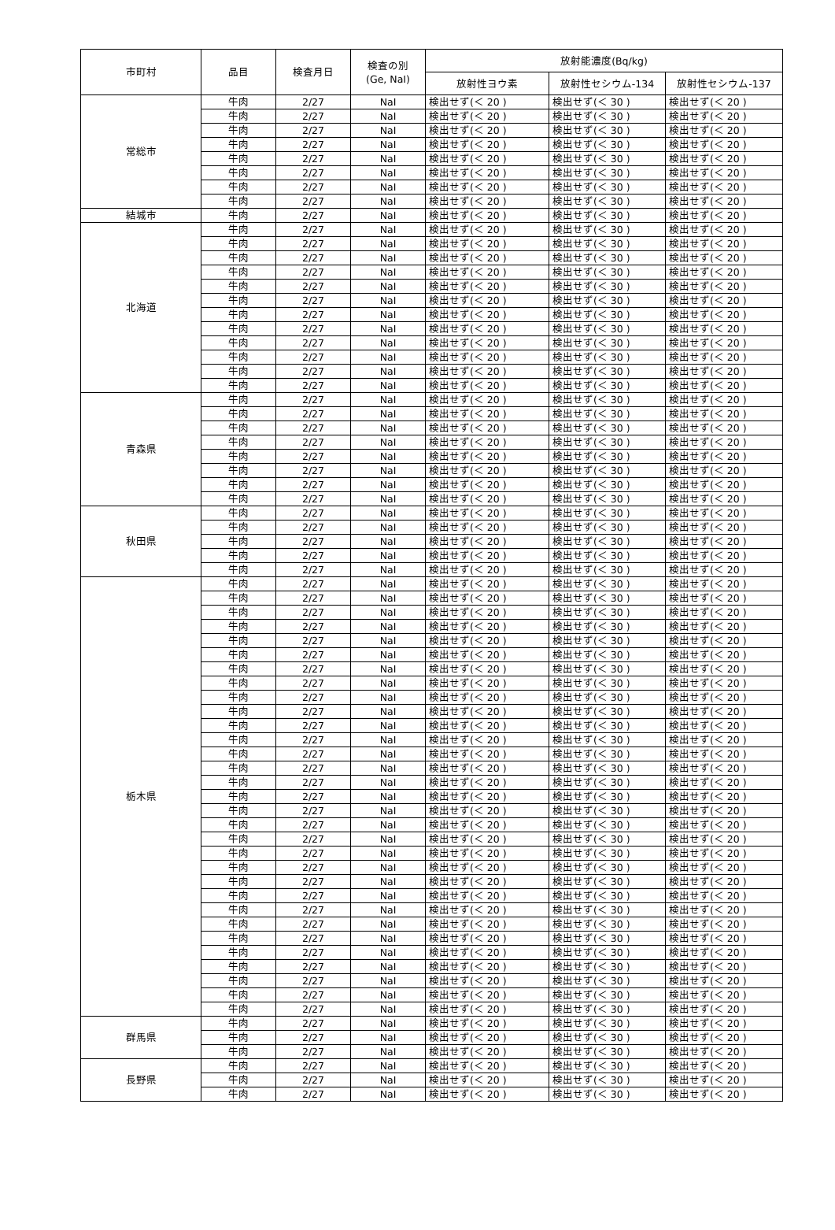| 市町村 | 品目 | 検査月日 | 検査の別 (Ge, NaI) | 放射能濃度(Bq/kg) | | |
| --- | --- | --- | --- | --- | --- | --- |
| | | | | 放射性ヨウ素 | 放射性セシウム-134 | 放射性セシウム-137 |
| 常総市 | 牛肉 | 2/27 | NaI | 検出せず(＜ 20 ) | 検出せず(＜ 30 ) | 検出せず(＜ 20 ) |
| | 牛肉 | 2/27 | NaI | 検出せず(＜ 20 ) | 検出せず(＜ 30 ) | 検出せず(＜ 20 ) |
| | 牛肉 | 2/27 | NaI | 検出せず(＜ 20 ) | 検出せず(＜ 30 ) | 検出せず(＜ 20 ) |
| | 牛肉 | 2/27 | NaI | 検出せず(＜ 20 ) | 検出せず(＜ 30 ) | 検出せず(＜ 20 ) |
| | 牛肉 | 2/27 | NaI | 検出せず(＜ 20 ) | 検出せず(＜ 30 ) | 検出せず(＜ 20 ) |
| | 牛肉 | 2/27 | NaI | 検出せず(＜ 20 ) | 検出せず(＜ 30 ) | 検出せず(＜ 20 ) |
| | 牛肉 | 2/27 | NaI | 検出せず(＜ 20 ) | 検出せず(＜ 30 ) | 検出せず(＜ 20 ) |
| | 牛肉 | 2/27 | NaI | 検出せず(＜ 20 ) | 検出せず(＜ 30 ) | 検出せず(＜ 20 ) |
| 結城市 | 牛肉 | 2/27 | NaI | 検出せず(＜ 20 ) | 検出せず(＜ 30 ) | 検出せず(＜ 20 ) |
| 北海道 | 牛肉 | 2/27 | NaI | 検出せず(＜ 20 ) | 検出せず(＜ 30 ) | 検出せず(＜ 20 ) |
| | 牛肉 | 2/27 | NaI | 検出せず(＜ 20 ) | 検出せず(＜ 30 ) | 検出せず(＜ 20 ) |
| | 牛肉 | 2/27 | NaI | 検出せず(＜ 20 ) | 検出せず(＜ 30 ) | 検出せず(＜ 20 ) |
| | 牛肉 | 2/27 | NaI | 検出せず(＜ 20 ) | 検出せず(＜ 30 ) | 検出せず(＜ 20 ) |
| | 牛肉 | 2/27 | NaI | 検出せず(＜ 20 ) | 検出せず(＜ 30 ) | 検出せず(＜ 20 ) |
| | 牛肉 | 2/27 | NaI | 検出せず(＜ 20 ) | 検出せず(＜ 30 ) | 検出せず(＜ 20 ) |
| | 牛肉 | 2/27 | NaI | 検出せず(＜ 20 ) | 検出せず(＜ 30 ) | 検出せず(＜ 20 ) |
| | 牛肉 | 2/27 | NaI | 検出せず(＜ 20 ) | 検出せず(＜ 30 ) | 検出せず(＜ 20 ) |
| | 牛肉 | 2/27 | NaI | 検出せず(＜ 20 ) | 検出せず(＜ 30 ) | 検出せず(＜ 20 ) |
| | 牛肉 | 2/27 | NaI | 検出せず(＜ 20 ) | 検出せず(＜ 30 ) | 検出せず(＜ 20 ) |
| | 牛肉 | 2/27 | NaI | 検出せず(＜ 20 ) | 検出せず(＜ 30 ) | 検出せず(＜ 20 ) |
| | 牛肉 | 2/27 | NaI | 検出せず(＜ 20 ) | 検出せず(＜ 30 ) | 検出せず(＜ 20 ) |
| 青森県 | 牛肉 | 2/27 | NaI | 検出せず(＜ 20 ) | 検出せず(＜ 30 ) | 検出せず(＜ 20 ) |
| | 牛肉 | 2/27 | NaI | 検出せず(＜ 20 ) | 検出せず(＜ 30 ) | 検出せず(＜ 20 ) |
| | 牛肉 | 2/27 | NaI | 検出せず(＜ 20 ) | 検出せず(＜ 30 ) | 検出せず(＜ 20 ) |
| | 牛肉 | 2/27 | NaI | 検出せず(＜ 20 ) | 検出せず(＜ 30 ) | 検出せず(＜ 20 ) |
| | 牛肉 | 2/27 | NaI | 検出せず(＜ 20 ) | 検出せず(＜ 30 ) | 検出せず(＜ 20 ) |
| | 牛肉 | 2/27 | NaI | 検出せず(＜ 20 ) | 検出せず(＜ 30 ) | 検出せず(＜ 20 ) |
| | 牛肉 | 2/27 | NaI | 検出せず(＜ 20 ) | 検出せず(＜ 30 ) | 検出せず(＜ 20 ) |
| | 牛肉 | 2/27 | NaI | 検出せず(＜ 20 ) | 検出せず(＜ 30 ) | 検出せず(＜ 20 ) |
| 秋田県 | 牛肉 | 2/27 | NaI | 検出せず(＜ 20 ) | 検出せず(＜ 30 ) | 検出せず(＜ 20 ) |
| | 牛肉 | 2/27 | NaI | 検出せず(＜ 20 ) | 検出せず(＜ 30 ) | 検出せず(＜ 20 ) |
| | 牛肉 | 2/27 | NaI | 検出せず(＜ 20 ) | 検出せず(＜ 30 ) | 検出せず(＜ 20 ) |
| | 牛肉 | 2/27 | NaI | 検出せず(＜ 20 ) | 検出せず(＜ 30 ) | 検出せず(＜ 20 ) |
| | 牛肉 | 2/27 | NaI | 検出せず(＜ 20 ) | 検出せず(＜ 30 ) | 検出せず(＜ 20 ) |
| 栃木県 | 牛肉 | 2/27 | NaI | 検出せず(＜ 20 ) | 検出せず(＜ 30 ) | 検出せず(＜ 20 ) |
| | 牛肉 | 2/27 | NaI | 検出せず(＜ 20 ) | 検出せず(＜ 30 ) | 検出せず(＜ 20 ) |
| | 牛肉 | 2/27 | NaI | 検出せず(＜ 20 ) | 検出せず(＜ 30 ) | 検出せず(＜ 20 ) |
| | 牛肉 | 2/27 | NaI | 検出せず(＜ 20 ) | 検出せず(＜ 30 ) | 検出せず(＜ 20 ) |
| | 牛肉 | 2/27 | NaI | 検出せず(＜ 20 ) | 検出せず(＜ 30 ) | 検出せず(＜ 20 ) |
| | 牛肉 | 2/27 | NaI | 検出せず(＜ 20 ) | 検出せず(＜ 30 ) | 検出せず(＜ 20 ) |
| | 牛肉 | 2/27 | NaI | 検出せず(＜ 20 ) | 検出せず(＜ 30 ) | 検出せず(＜ 20 ) |
| | 牛肉 | 2/27 | NaI | 検出せず(＜ 20 ) | 検出せず(＜ 30 ) | 検出せず(＜ 20 ) |
| | 牛肉 | 2/27 | NaI | 検出せず(＜ 20 ) | 検出せず(＜ 30 ) | 検出せず(＜ 20 ) |
| | 牛肉 | 2/27 | NaI | 検出せず(＜ 20 ) | 検出せず(＜ 30 ) | 検出せず(＜ 20 ) |
| | 牛肉 | 2/27 | NaI | 検出せず(＜ 20 ) | 検出せず(＜ 30 ) | 検出せず(＜ 20 ) |
| | 牛肉 | 2/27 | NaI | 検出せず(＜ 20 ) | 検出せず(＜ 30 ) | 検出せず(＜ 20 ) |
| | 牛肉 | 2/27 | NaI | 検出せず(＜ 20 ) | 検出せず(＜ 30 ) | 検出せず(＜ 20 ) |
| | 牛肉 | 2/27 | NaI | 検出せず(＜ 20 ) | 検出せず(＜ 30 ) | 検出せず(＜ 20 ) |
| | 牛肉 | 2/27 | NaI | 検出せず(＜ 20 ) | 検出せず(＜ 30 ) | 検出せず(＜ 20 ) |
| | 牛肉 | 2/27 | NaI | 検出せず(＜ 20 ) | 検出せず(＜ 30 ) | 検出せず(＜ 20 ) |
| | 牛肉 | 2/27 | NaI | 検出せず(＜ 20 ) | 検出せず(＜ 30 ) | 検出せず(＜ 20 ) |
| | 牛肉 | 2/27 | NaI | 検出せず(＜ 20 ) | 検出せず(＜ 30 ) | 検出せず(＜ 20 ) |
| | 牛肉 | 2/27 | NaI | 検出せず(＜ 20 ) | 検出せず(＜ 30 ) | 検出せず(＜ 20 ) |
| | 牛肉 | 2/27 | NaI | 検出せず(＜ 20 ) | 検出せず(＜ 30 ) | 検出せず(＜ 20 ) |
| | 牛肉 | 2/27 | NaI | 検出せず(＜ 20 ) | 検出せず(＜ 30 ) | 検出せず(＜ 20 ) |
| | 牛肉 | 2/27 | NaI | 検出せず(＜ 20 ) | 検出せず(＜ 30 ) | 検出せず(＜ 20 ) |
| | 牛肉 | 2/27 | NaI | 検出せず(＜ 20 ) | 検出せず(＜ 30 ) | 検出せず(＜ 20 ) |
| | 牛肉 | 2/27 | NaI | 検出せず(＜ 20 ) | 検出せず(＜ 30 ) | 検出せず(＜ 20 ) |
| | 牛肉 | 2/27 | NaI | 検出せず(＜ 20 ) | 検出せず(＜ 30 ) | 検出せず(＜ 20 ) |
| | 牛肉 | 2/27 | NaI | 検出せず(＜ 20 ) | 検出せず(＜ 30 ) | 検出せず(＜ 20 ) |
| | 牛肉 | 2/27 | NaI | 検出せず(＜ 20 ) | 検出せず(＜ 30 ) | 検出せず(＜ 20 ) |
| | 牛肉 | 2/27 | NaI | 検出せず(＜ 20 ) | 検出せず(＜ 30 ) | 検出せず(＜ 20 ) |
| | 牛肉 | 2/27 | NaI | 検出せず(＜ 20 ) | 検出せず(＜ 30 ) | 検出せず(＜ 20 ) |
| | 牛肉 | 2/27 | NaI | 検出せず(＜ 20 ) | 検出せず(＜ 30 ) | 検出せず(＜ 20 ) |
| | 牛肉 | 2/27 | NaI | 検出せず(＜ 20 ) | 検出せず(＜ 30 ) | 検出せず(＜ 20 ) |
| 群馬県 | 牛肉 | 2/27 | NaI | 検出せず(＜ 20 ) | 検出せず(＜ 30 ) | 検出せず(＜ 20 ) |
| | 牛肉 | 2/27 | NaI | 検出せず(＜ 20 ) | 検出せず(＜ 30 ) | 検出せず(＜ 20 ) |
| | 牛肉 | 2/27 | NaI | 検出せず(＜ 20 ) | 検出せず(＜ 30 ) | 検出せず(＜ 20 ) |
| 長野県 | 牛肉 | 2/27 | NaI | 検出せず(＜ 20 ) | 検出せず(＜ 30 ) | 検出せず(＜ 20 ) |
| | 牛肉 | 2/27 | NaI | 検出せず(＜ 20 ) | 検出せず(＜ 30 ) | 検出せず(＜ 20 ) |
| | 牛肉 | 2/27 | NaI | 検出せず(＜ 20 ) | 検出せず(＜ 30 ) | 検出せず(＜ 20 ) |